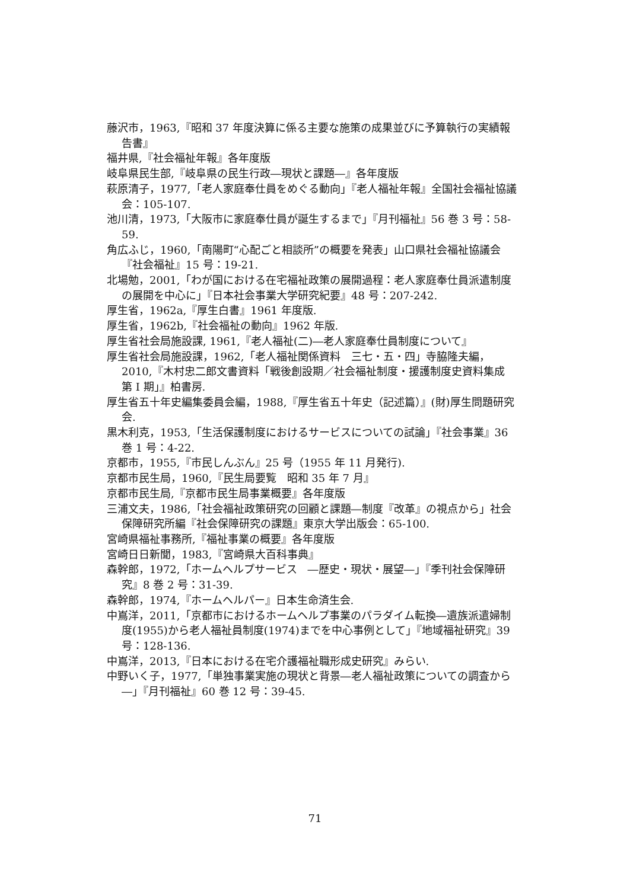藤沢市，1963,『昭和 37 年度決算に係る主要な施策の成果並びに予算執行の実績報告書』
福井県,『社会福祉年報』各年度版
岐阜県民生部,『岐阜県の民生行政―現状と課題―』各年度版
萩原清子，1977,「老人家庭奉仕員をめぐる動向」『老人福祉年報』全国社会福祉協議会：105-107.
池川清，1973,「大阪市に家庭奉仕員が誕生するまで」『月刊福祉』56 巻 3 号：58-59.
角広ふじ，1960,「南陽町“心配ごと相談所”の概要を発表」山口県社会福祉協議会『社会福祉』15 号：19-21.
北場勉，2001,「わが国における在宅福祉政策の展開過程：老人家庭奉仕員派遣制度の展開を中心に」『日本社会事業大学研究紀要』48 号：207-242.
厚生省，1962a,『厚生白書』1961 年度版.
厚生省，1962b,『社会福祉の動向』1962 年版.
厚生省社会局施設課, 1961,『老人福祉(二)―老人家庭奉仕員制度について』
厚生省社会局施設課，1962,「老人福祉関係資料　三七・五・四」寺脇隆夫編，2010,『木村忠二郎文書資料「戦後創設期／社会福祉制度・援護制度史資料集成　第 I 期」』柏書房.
厚生省五十年史編集委員会編，1988,『厚生省五十年史（記述篇）』(財)厚生問題研究会.
黒木利克，1953,「生活保護制度におけるサービスについての試論」『社会事業』36 巻 1 号：4-22.
京都市，1955,『市民しんぶん』25 号（1955 年 11 月発行).
京都市民生局，1960,『民生局要覧　昭和 35 年 7 月』
京都市民生局,『京都市民生局事業概要』各年度版
三浦文夫，1986,「社会福祉政策研究の回顧と課題―制度『改革』の視点から」社会保障研究所編『社会保障研究の課題』東京大学出版会：65-100.
宮崎県福祉事務所,『福祉事業の概要』各年度版
宮崎日日新聞，1983,『宮崎県大百科事典』
森幹郎，1972,「ホームヘルプサービス　―歴史・現状・展望―」『季刊社会保障研究』8 巻 2 号：31-39.
森幹郎，1974,『ホームヘルパー』日本生命済生会.
中嶌洋，2011,「京都市におけるホームヘルプ事業のパラダイム転換―遺族派遣婦制度(1955)から老人福祉員制度(1974)までを中心事例として」『地域福祉研究』39 号：128-136.
中嶌洋，2013,『日本における在宅介護福祉職形成史研究』みらい.
中野いく子，1977,「単独事業実施の現状と背景―老人福祉政策についての調査から―」『月刊福祉』60 巻 12 号：39-45.
71